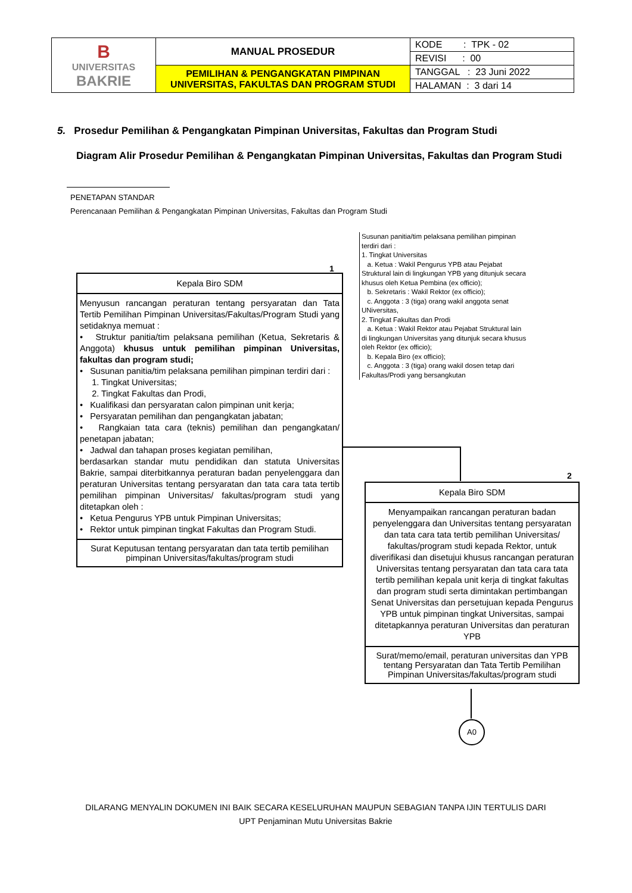| B UNIVERSITAS BAKRIE | MANUAL PROSEDUR | KODE : TPK - 02 |
| | | REVISI : 00 |
| | PEMILIHAN & PENGANGKATAN PIMPINAN UNIVERSITAS, FAKULTAS DAN PROGRAM STUDI | TANGGAL : 23 Juni 2022 |
| | | HALAMAN : 3 dari 14 |
5. Prosedur Pemilihan & Pengangkatan Pimpinan Universitas, Fakultas dan Program Studi
Diagram Alir Prosedur Pemilihan & Pengangkatan Pimpinan Universitas, Fakultas dan Program Studi
PENETAPAN STANDAR
Perencanaan Pemilihan & Pengangkatan Pimpinan Universitas, Fakultas dan Program Studi
Susunan panitia/tim pelaksana pemilihan pimpinan terdiri dari :
1. Tingkat Universitas
a. Ketua : Wakil Pengurus YPB atau Pejabat Struktural lain di lingkungan YPB yang ditunjuk secara khusus oleh Ketua Pembina (ex officio);
b. Sekretaris : Wakil Rektor (ex officio);
c. Anggota : 3 (tiga) orang wakil anggota senat UNiversitas,
2. Tingkat Fakultas dan Prodi
a. Ketua : Wakil Rektor atau Pejabat Struktural lain di lingkungan Universitas yang ditunjuk secara khusus oleh Rektor (ex officio);
b. Kepala Biro (ex officio);
c. Anggota : 3 (tiga) orang wakil dosen tetap dari Fakultas/Prodi yang bersangkutan
1
Kepala Biro SDM
Menyusun rancangan peraturan tentang persyaratan dan Tata Tertib Pemilihan Pimpinan Universitas/Fakultas/Program Studi yang setidaknya memuat :
• Struktur panitia/tim pelaksana pemilihan (Ketua, Sekretaris & Anggota) khusus untuk pemilihan pimpinan Universitas, fakultas dan program studi;
• Susunan panitia/tim pelaksana pemilihan pimpinan terdiri dari :
1. Tingkat Universitas;
2. Tingkat Fakultas dan Prodi,
• Kualifikasi dan persyaratan calon pimpinan unit kerja;
• Persyaratan pemilihan dan pengangkatan jabatan;
• Rangkaian tata cara (teknis) pemilihan dan pengangkatan/ penetapan jabatan;
• Jadwal dan tahapan proses kegiatan pemilihan,
berdasarkan standar mutu pendidikan dan statuta Universitas Bakrie, sampai diterbitkannya peraturan badan penyelenggara dan peraturan Universitas tentang persyaratan dan tata cara tata tertib pemilihan pimpinan Universitas/ fakultas/program studi yang ditetapkan oleh :
• Ketua Pengurus YPB untuk Pimpinan Universitas;
• Rektor untuk pimpinan tingkat Fakultas dan Program Studi.
Surat Keputusan tentang persyaratan dan tata tertib pemilihan pimpinan Universitas/fakultas/program studi
2
Kepala Biro SDM
Menyampaikan rancangan peraturan badan penyelenggara dan Universitas tentang persyaratan dan tata cara tata tertib pemilihan Universitas/ fakultas/program studi kepada Rektor, untuk diverifikasi dan disetujui khusus rancangan peraturan Universitas tentang persyaratan dan tata cara tata tertib pemilihan kepala unit kerja di tingkat fakultas dan program studi serta dimintakan pertimbangan Senat Universitas dan persetujuan kepada Pengurus YPB untuk pimpinan tingkat Universitas, sampai ditetapkannya peraturan Universitas dan peraturan YPB
Surat/memo/email, peraturan universitas dan YPB tentang Persyaratan dan Tata Tertib Pemilihan Pimpinan Universitas/fakultas/program studi
A0
DILARANG MENYALIN DOKUMEN INI BAIK SECARA KESELURUHAN MAUPUN SEBAGIAN TANPA IJIN TERTULIS DARI
UPT Penjaminan Mutu Universitas Bakrie